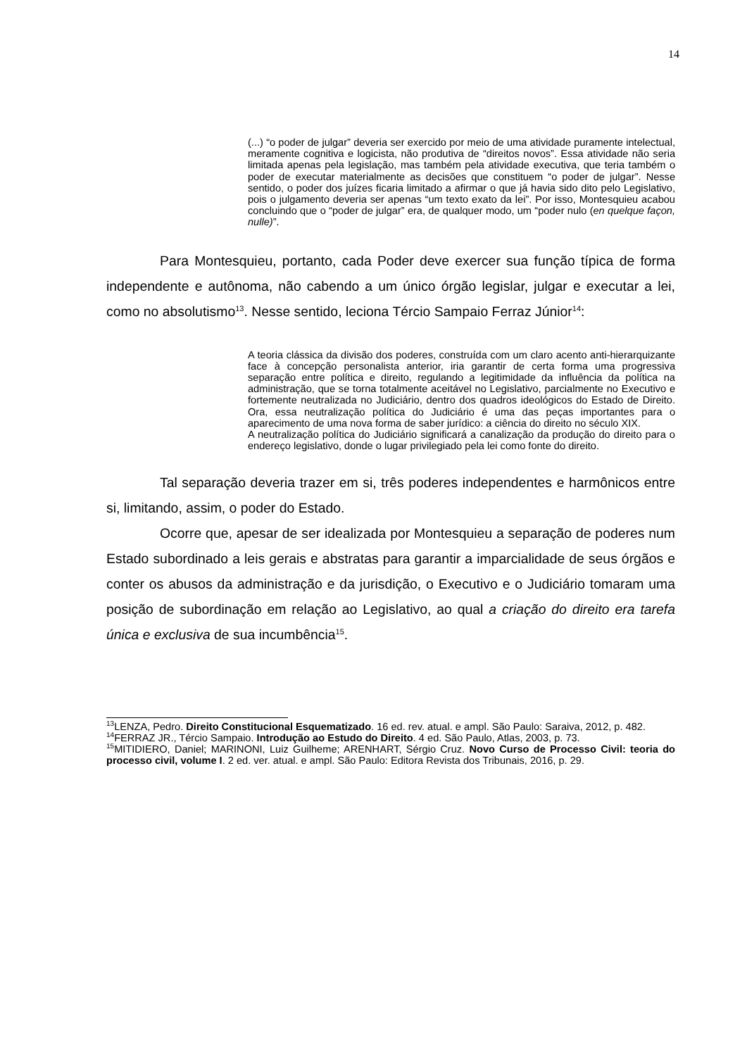14
(...) “o poder de julgar” deveria ser exercido por meio de uma atividade puramente intelectual, meramente cognitiva e logicista, não produtiva de “direitos novos”. Essa atividade não seria limitada apenas pela legislação, mas também pela atividade executiva, que teria também o poder de executar materialmente as decisões que constituem “o poder de julgar”. Nesse sentido, o poder dos juízes ficaria limitado a afirmar o que já havia sido dito pelo Legislativo, pois o julgamento deveria ser apenas “um texto exato da lei”. Por isso, Montesquieu acabou concluindo que o “poder de julgar” era, de qualquer modo, um “poder nulo (en quelque façon, nulle)”.
Para Montesquieu, portanto, cada Poder deve exercer sua função típica de forma independente e autônoma, não cabendo a um único órgão legislar, julgar e executar a lei, como no absolutismo<sup>13</sup>. Nesse sentido, leciona Tércio Sampaio Ferraz Júnior<sup>14</sup>:
A teoria clássica da divisão dos poderes, construída com um claro acento anti-hierarquizante face à concepção personalista anterior, iria garantir de certa forma uma progressiva separação entre política e direito, regulando a legitimidade da influência da política na administração, que se torna totalmente aceitável no Legislativo, parcialmente no Executivo e fortemente neutralizada no Judiciário, dentro dos quadros ideológicos do Estado de Direito. Ora, essa neutralização política do Judiciário é uma das peças importantes para o aparecimento de uma nova forma de saber jurídico: a ciência do direito no século XIX.
A neutralização política do Judiciário significará a canalização da produção do direito para o endereço legislativo, donde o lugar privilegiado pela lei como fonte do direito.
Tal separação deveria trazer em si, três poderes independentes e harmônicos entre si, limitando, assim, o poder do Estado.
Ocorre que, apesar de ser idealizada por Montesquieu a separação de poderes num Estado subordinado a leis gerais e abstratas para garantir a imparcialidade de seus órgãos e conter os abusos da administração e da jurisdição, o Executivo e o Judiciário tomaram uma posição de subordinação em relação ao Legislativo, ao qual a criação do direito era tarefa única e exclusiva de sua incumbência<sup>15</sup>.
<sup>13</sup> LENZA, Pedro. Direito Constitucional Esquematizado. 16 ed. rev. atual. e ampl. São Paulo: Saraiva, 2012, p. 482.
<sup>14</sup>FERRAZ JR., Tércio Sampaio. Introdução ao Estudo do Direito. 4 ed. São Paulo, Atlas, 2003, p. 73.
<sup>15</sup> MITIDIERO, Daniel; MARINONI, Luiz Guilheme; ARENHART, Sérgio Cruz. Novo Curso de Processo Civil: teoria do processo civil, volume I. 2 ed. ver. atual. e ampl. São Paulo: Editora Revista dos Tribunais, 2016, p. 29.